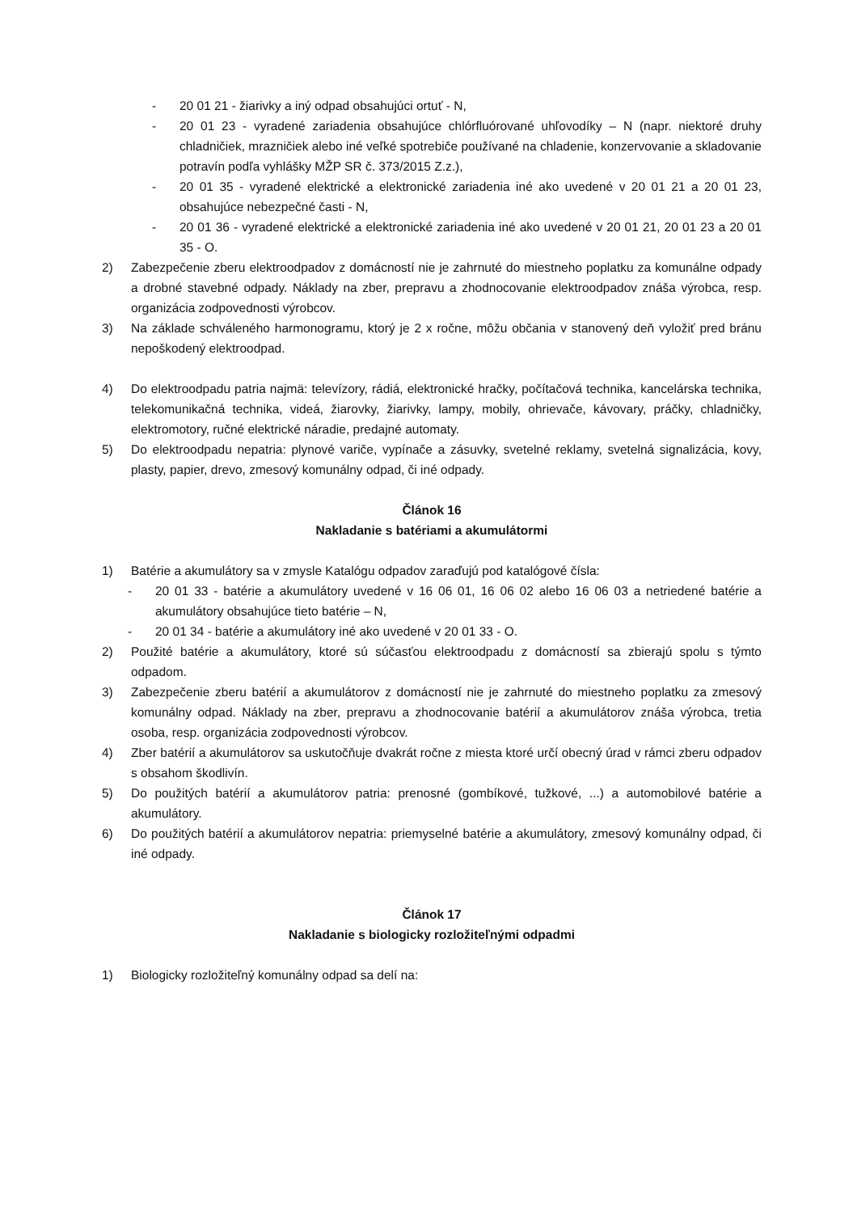- 20 01 21 - žiarivky a iný odpad obsahujúci ortuť - N,
- 20 01 23 - vyradené zariadenia obsahujúce chlórfluórované uhľovodíky – N (napr. niektoré druhy chladničiek, mrazničiek alebo iné veľké spotrebiče používané na chladenie, konzervovanie a skladovanie potravín podľa vyhlášky MŽP SR č. 373/2015 Z.z.),
- 20 01 35 - vyradené elektrické a elektronické zariadenia iné ako uvedené v 20 01 21 a 20 01 23, obsahujúce nebezpečné časti - N,
- 20 01 36 - vyradené elektrické a elektronické zariadenia iné ako uvedené v 20 01 21, 20 01 23 a 20 01 35 - O.
2) Zabezpečenie zberu elektroodpadov z domácností nie je zahrnuté do miestneho poplatku za komunálne odpady a drobné stavebné odpady. Náklady na zber, prepravu a zhodnocovanie elektroodpadov znáša výrobca, resp. organizácia zodpovednosti výrobcov.
3) Na základe schváleného harmonogramu, ktorý je 2 x ročne, môžu občania v stanovený deň vyložiť pred bránu nepoškodený elektroodpad.
4) Do elektroodpadu patria najmä: televízory, rádiá, elektronické hračky, počítačová technika, kancelárska technika, telekomunikačná technika, videá, žiarovky, žiarivky, lampy, mobily, ohrievače, kávovary, práčky, chladničky, elektromotory, ručné elektrické náradie, predajné automaty.
5) Do elektroodpadu nepatria: plynové variče, vypínače a zásuvky, svetelné reklamy, svetelná signalizácia, kovy, plasty, papier, drevo, zmesový komunálny odpad, či iné odpady.
Článok 16
Nakladanie s batériami a akumulátormi
1) Batérie a akumulátory sa v zmysle Katalógu odpadov zaraďujú pod katalógové čísla:
- 20 01 33 - batérie a akumulátory uvedené v 16 06 01, 16 06 02 alebo 16 06 03 a netriedené batérie a akumulátory obsahujúce tieto batérie – N,
- 20 01 34 - batérie a akumulátory iné ako uvedené v 20 01 33 - O.
2) Použité batérie a akumulátory, ktoré sú súčasťou elektroodpadu z domácností sa zbierajú spolu s týmto odpadom.
3) Zabezpečenie zberu batérií a akumulátorov z domácností nie je zahrnuté do miestneho poplatku za zmesový komunálny odpad. Náklady na zber, prepravu a zhodnocovanie batérií a akumulátorov znáša výrobca, tretia osoba, resp. organizácia zodpovednosti výrobcov.
4) Zber batérií a akumulátorov sa uskutočňuje dvakrát ročne z miesta ktoré určí obecný úrad v rámci zberu odpadov s obsahom škodlivín.
5) Do použitých batérií a akumulátorov patria: prenosné (gombíkové, tužkové, ...) a automobilové batérie a akumulátory.
6) Do použitých batérií a akumulátorov nepatria: priemyselné batérie a akumulátory, zmesový komunálny odpad, či iné odpady.
Článok 17
Nakladanie s biologicky rozložiteľnými odpadmi
1) Biologicky rozložiteľný komunálny odpad sa delí na: